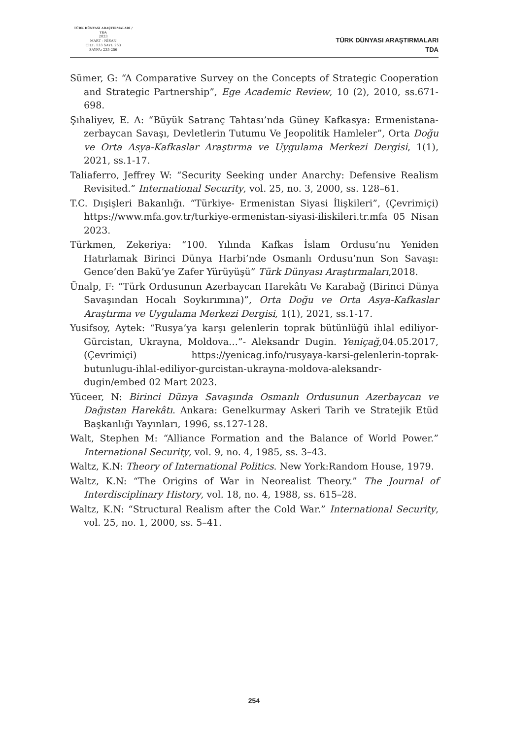TÜRK DÜNYASI ARAŞTIRMALARI / TDA
2023
MART - NİSAN
CİLT: 133 SAYI: 263
SAYFA: 235-256
TÜRK DÜNYASI ARAŞTIRMALARI
TDA
Sümer, G: “A Comparative Survey on the Concepts of Strategic Cooperation and Strategic Partnership”, Ege Academic Review, 10 (2), 2010, ss.671-698.
Şıhaliyev, E. A: “Büyük Satranç Tahtası’nda Güney Kafkasya: Ermenistana-zerbaycan Savaşı, Devletlerin Tutumu Ve Jeopolitik Hamleler”, Orta Doğu ve Orta Asya-Kafkaslar Araştırma ve Uygulama Merkezi Dergisi, 1(1), 2021, ss.1-17.
Taliaferro, Jeffrey W: “Security Seeking under Anarchy: Defensive Realism Revisited.” International Security, vol. 25, no. 3, 2000, ss. 128–61.
T.C. Dışişleri Bakanlığı. “Türkiye- Ermenistan Siyasi İlişkileri”, (Çevrimiçi) https://www.mfa.gov.tr/turkiye-ermenistan-siyasi-iliskileri.tr.mfa 05 Nisan 2023.
Türkmen, Zekeriya: “100. Yılında Kafkas İslam Ordusu’nu Yeniden Hatırlamak Birinci Dünya Harbi’nde Osmanlı Ordusu’nun Son Savaşı: Gence’den Bakü’ye Zafer Yürüyüşü” Türk Dünyası Araştırmaları,2018.
Ünalp, F: “Türk Ordusunun Azerbaycan Harekâtı Ve Karabağ (Birinci Dünya Savaşından Hocalı Soykırımına)”, Orta Doğu ve Orta Asya-Kafkaslar Araştırma ve Uygulama Merkezi Dergisi, 1(1), 2021, ss.1-17.
Yusifsoy, Aytek: “Rusya’ya karşı gelenlerin toprak bütünlüğü ihlal ediliyor-Gürcistan, Ukrayna, Moldova…”- Aleksandr Dugin. Yeniçağ, 04.05.2017, (Çevrimiçi) https://yenicag.info/rusyaya-karsi-gelenlerin-toprak-butunlugu-ihlal-ediliyor-gurcistan-ukrayna-moldova-aleksandr-dugin/embed 02 Mart 2023.
Yüceer, N: Birinci Dünya Savaşında Osmanlı Ordusunun Azerbaycan ve Dağıstan Harekâtı. Ankara: Genelkurmay Askeri Tarih ve Stratejik Etüd Başkanlığı Yayınları, 1996, ss.127-128.
Walt, Stephen M: “Alliance Formation and the Balance of World Power.” International Security, vol. 9, no. 4, 1985, ss. 3–43.
Waltz, K.N: Theory of International Politics. New York:Random House, 1979.
Waltz, K.N: “The Origins of War in Neorealist Theory.” The Journal of Interdisciplinary History, vol. 18, no. 4, 1988, ss. 615–28.
Waltz, K.N: “Structural Realism after the Cold War.” International Security, vol. 25, no. 1, 2000, ss. 5–41.
254